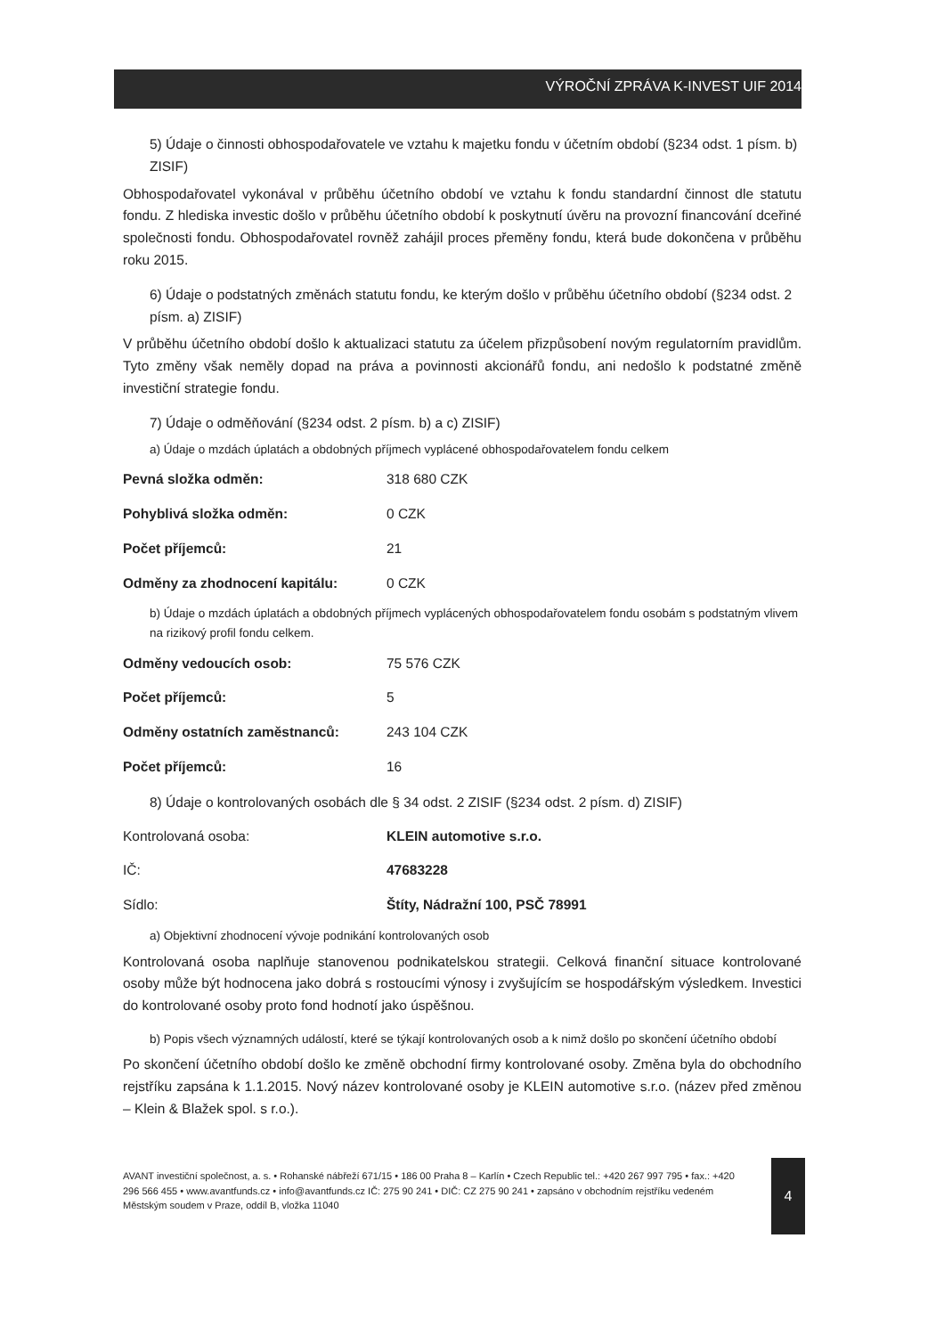VÝROČNÍ ZPRÁVA K-INVEST UIF 2014
5) Údaje o činnosti obhospodařovatele ve vztahu k majetku fondu v účetním období (§234 odst. 1 písm. b) ZISIF)
Obhospodařovatel vykonával v průběhu účetního období ve vztahu k fondu standardní činnost dle statutu fondu. Z hlediska investic došlo v průběhu účetního období k poskytnutí úvěru na provozní financování dceřiné společnosti fondu. Obhospodařovatel rovněž zahájil proces přeměny fondu, která bude dokončena v průběhu roku 2015.
6) Údaje o podstatných změnách statutu fondu, ke kterým došlo v průběhu účetního období (§234 odst. 2 písm. a) ZISIF)
V průběhu účetního období došlo k aktualizaci statutu za účelem přizpůsobení novým regulatorním pravidlům. Tyto změny však neměly dopad na práva a povinnosti akcionářů fondu, ani nedošlo k podstatné změně investiční strategie fondu.
7) Údaje o odměňování (§234 odst. 2 písm. b) a c) ZISIF)
a) Údaje o mzdách úplatách a obdobných příjmech vyplácené obhospodařovatelem fondu celkem
| Pevná složka odměn: | 318 680 CZK |
| Pohyblivá složka odměn: | 0 CZK |
| Počet příjemců: | 21 |
| Odměny za zhodnocení kapitálu: | 0 CZK |
b) Údaje o mzdách úplatách a obdobných příjmech vyplácených obhospodařovatelem fondu osobám s podstatným vlivem na rizikový profil fondu celkem.
| Odměny vedoucích osob: | 75 576 CZK |
| Počet příjemců: | 5 |
| Odměny ostatních zaměstnanců: | 243 104 CZK |
| Počet příjemců: | 16 |
8) Údaje o kontrolovaných osobách dle § 34 odst. 2 ZISIF (§234 odst. 2 písm. d) ZISIF)
| Kontrolovaná osoba: | KLEIN automotive s.r.o. |
| IČ: | 47683228 |
| Sídlo: | Štíty, Nádražní 100, PSČ 78991 |
a) Objektivní zhodnocení vývoje podnikání kontrolovaných osob
Kontrolovaná osoba naplňuje stanovenou podnikatelskou strategii. Celková finanční situace kontrolované osoby může být hodnocena jako dobrá s rostoucími výnosy i zvyšujícím se hospodářským výsledkem. Investici do kontrolované osoby proto fond hodnotí jako úspěšnou.
b) Popis všech významných událostí, které se týkají kontrolovaných osob a k nimž došlo po skončení účetního období
Po skončení účetního období došlo ke změně obchodní firmy kontrolované osoby. Změna byla do obchodního rejstříku zapsána k 1.1.2015. Nový název kontrolované osoby je KLEIN automotive s.r.o. (název před změnou – Klein & Blažek spol. s r.o.).
AVANT investiční společnost, a. s. • Rohanské nábřeží 671/15 • 186 00 Praha 8 – Karlín • Czech Republic tel.: +420 267 997 795 • fax.: +420 296 566 455 • www.avantfunds.cz • info@avantfunds.cz IČ: 275 90 241 • DIČ: CZ 275 90 241 • zapsáno v obchodním rejstříku vedeném Městským soudem v Praze, oddíl B, vložka 11040
4